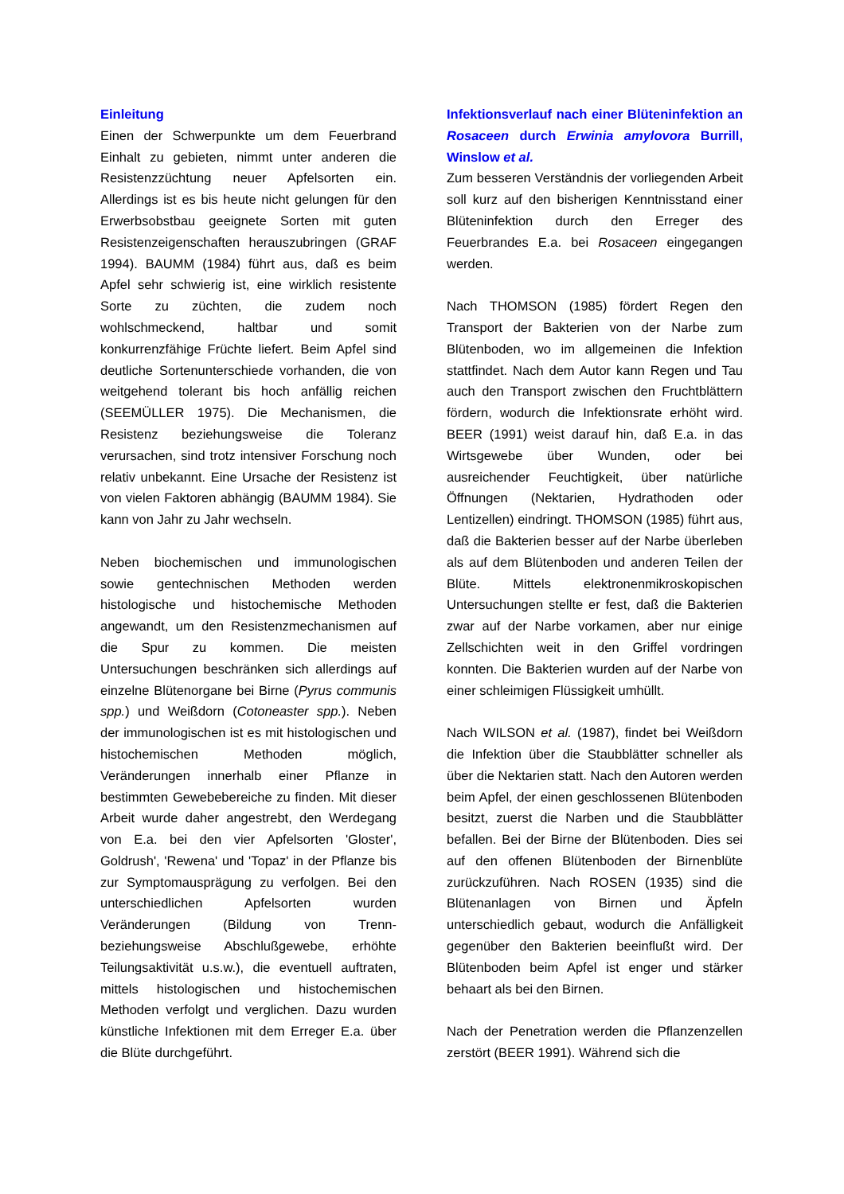Einleitung
Einen der Schwerpunkte um dem Feuerbrand Einhalt zu gebieten, nimmt unter anderen die Resistenzzüchtung neuer Apfelsorten ein. Allerdings ist es bis heute nicht gelungen für den Erwerbsobstbau geeignete Sorten mit guten Resistenzeigenschaften herauszubringen (GRAF 1994). BAUMM (1984) führt aus, daß es beim Apfel sehr schwierig ist, eine wirklich resistente Sorte zu züchten, die zudem noch wohlschmeckend, haltbar und somit konkurrenzfähige Früchte liefert. Beim Apfel sind deutliche Sortenunterschiede vorhanden, die von weitgehend tolerant bis hoch anfällig reichen (SEEMÜLLER 1975). Die Mechanismen, die Resistenz beziehungsweise die Toleranz verursachen, sind trotz intensiver Forschung noch relativ unbekannt. Eine Ursache der Resistenz ist von vielen Faktoren abhängig (BAUMM 1984). Sie kann von Jahr zu Jahr wechseln.
Neben biochemischen und immunologischen sowie gentechnischen Methoden werden histologische und histochemische Methoden angewandt, um den Resistenzmechanismen auf die Spur zu kommen. Die meisten Untersuchungen beschränken sich allerdings auf einzelne Blütenorgane bei Birne (Pyrus communis spp.) und Weißdorn (Cotoneaster spp.). Neben der immunologischen ist es mit histologischen und histochemischen Methoden möglich, Veränderungen innerhalb einer Pflanze in bestimmten Gewebebereiche zu finden. Mit dieser Arbeit wurde daher angestrebt, den Werdegang von E.a. bei den vier Apfelsorten 'Gloster', Goldrush', 'Rewena' und 'Topaz' in der Pflanze bis zur Symptomausprägung zu verfolgen. Bei den unterschiedlichen Apfelsorten wurden Veränderungen (Bildung von Trenn- beziehungsweise Abschlußgewebe, erhöhte Teilungsaktivität u.s.w.), die eventuell auftraten, mittels histologischen und histochemischen Methoden verfolgt und verglichen. Dazu wurden künstliche Infektionen mit dem Erreger E.a. über die Blüte durchgeführt.
Infektionsverlauf nach einer Blüteninfektion an Rosaceen durch Erwinia amylovora Burrill, Winslow et al.
Zum besseren Verständnis der vorliegenden Arbeit soll kurz auf den bisherigen Kenntnisstand einer Blüteninfektion durch den Erreger des Feuerbrandes E.a. bei Rosaceen eingegangen werden.
Nach THOMSON (1985) fördert Regen den Transport der Bakterien von der Narbe zum Blütenboden, wo im allgemeinen die Infektion stattfindet. Nach dem Autor kann Regen und Tau auch den Transport zwischen den Fruchtblättern fördern, wodurch die Infektionsrate erhöht wird. BEER (1991) weist darauf hin, daß E.a. in das Wirtsgewebe über Wunden, oder bei ausreichender Feuchtigkeit, über natürliche Öffnungen (Nektarien, Hydrathoden oder Lentizellen) eindringt. THOMSON (1985) führt aus, daß die Bakterien besser auf der Narbe überleben als auf dem Blütenboden und anderen Teilen der Blüte. Mittels elektronenmikroskopischen Untersuchungen stellte er fest, daß die Bakterien zwar auf der Narbe vorkamen, aber nur einige Zellschichten weit in den Griffel vordringen konnten. Die Bakterien wurden auf der Narbe von einer schleimigen Flüssigkeit umhüllt.
Nach WILSON et al. (1987), findet bei Weißdorn die Infektion über die Staubblätter schneller als über die Nektarien statt. Nach den Autoren werden beim Apfel, der einen geschlossenen Blütenboden besitzt, zuerst die Narben und die Staubblätter befallen. Bei der Birne der Blütenboden. Dies sei auf den offenen Blütenboden der Birnenblüte zurückzuführen. Nach ROSEN (1935) sind die Blütenanlagen von Birnen und Äpfeln unterschiedlich gebaut, wodurch die Anfälligkeit gegenüber den Bakterien beeinflußt wird. Der Blütenboden beim Apfel ist enger und stärker behaart als bei den Birnen.
Nach der Penetration werden die Pflanzenzellen zerstört (BEER 1991). Während sich die